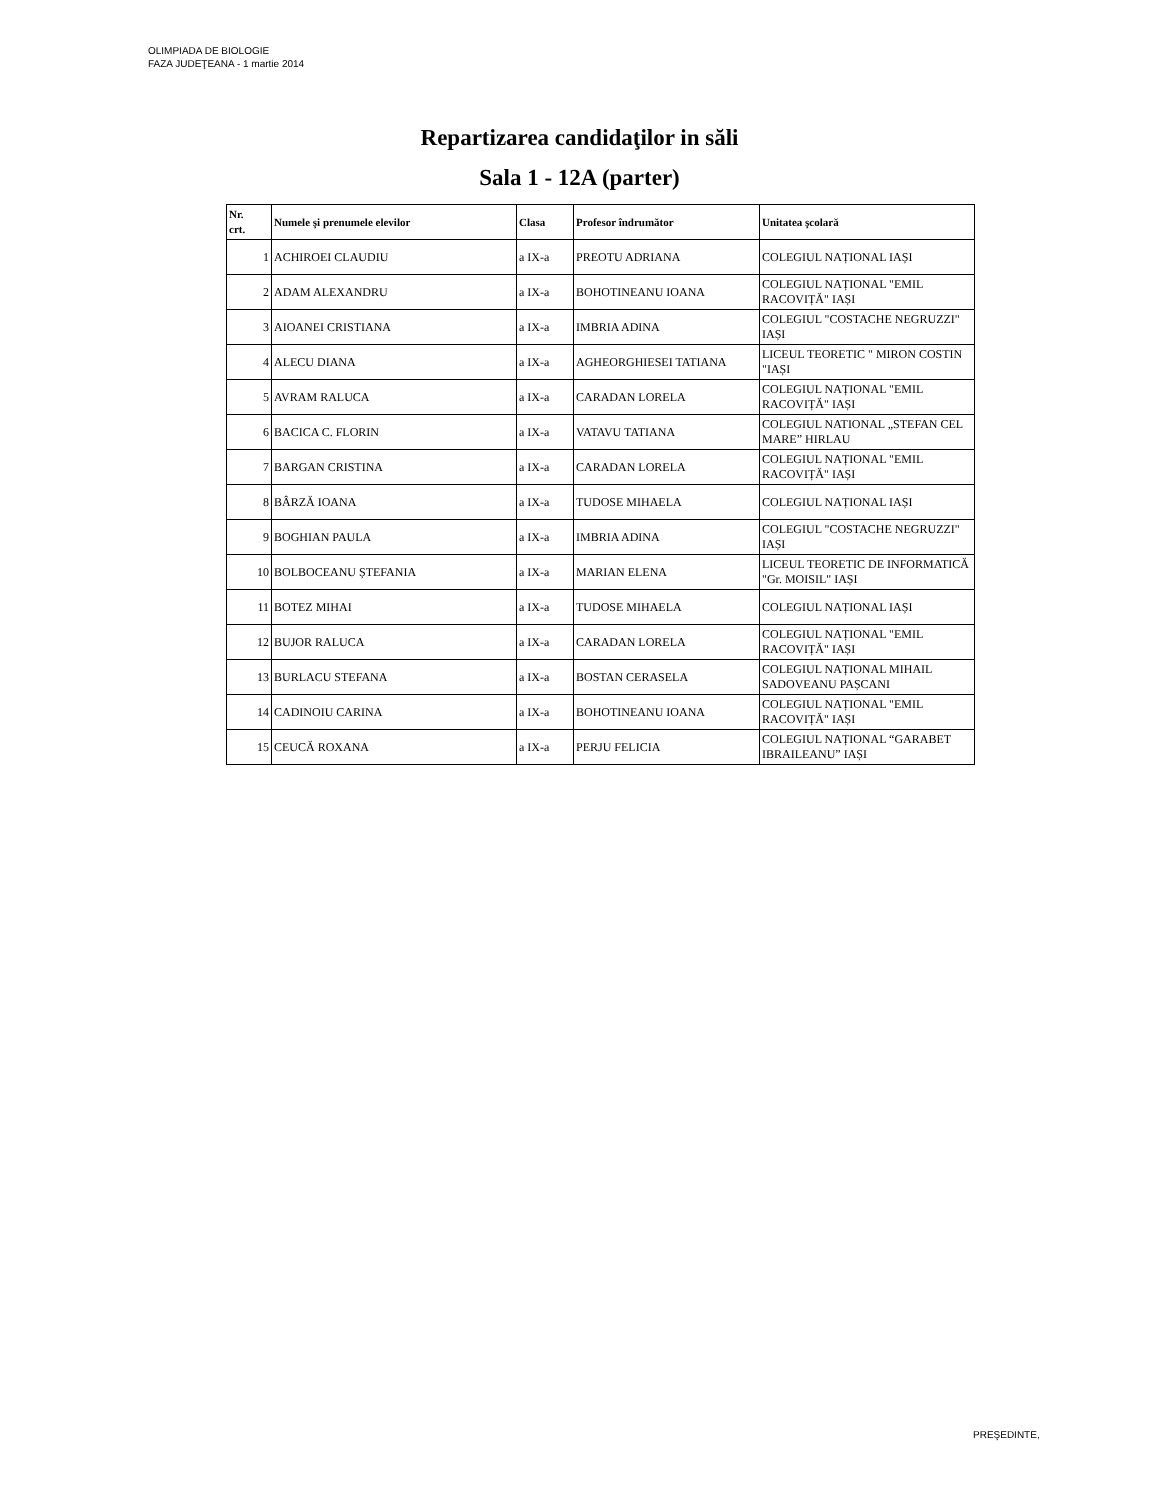OLIMPIADA DE BIOLOGIE
FAZA JUDEŢEANA - 1 martie 2014
Repartizarea candidaţilor in săli
Sala 1 - 12A (parter)
| Nr. crt. | Numele şi prenumele elevilor | Clasa | Profesor îndrumător | Unitatea şcolară |
| --- | --- | --- | --- | --- |
| 1 | ACHIROEI CLAUDIU | a IX-a | PREOTU ADRIANA | COLEGIUL NAȚIONAL IAȘI |
| 2 | ADAM ALEXANDRU | a IX-a | BOHOTINEANU IOANA | COLEGIUL NAȚIONAL "EMIL RACOVIȚĂ" IAȘI |
| 3 | AIOANEI CRISTIANA | a IX-a | IMBRIA ADINA | COLEGIUL "COSTACHE NEGRUZZI" IAȘI |
| 4 | ALECU DIANA | a IX-a | AGHEORGHIESEI TATIANA | LICEUL TEORETIC " MIRON COSTIN "IAȘI |
| 5 | AVRAM RALUCA | a IX-a | CARADAN LORELA | COLEGIUL NAȚIONAL "EMIL RACOVIȚĂ" IAȘI |
| 6 | BACICA C. FLORIN | a IX-a | VATAVU TATIANA | COLEGIUL NATIONAL „STEFAN CEL MARE” HIRLAU |
| 7 | BARGAN CRISTINA | a IX-a | CARADAN LORELA | COLEGIUL NAȚIONAL "EMIL RACOVIȚĂ" IAȘI |
| 8 | BÂRZĂ IOANA | a IX-a | TUDOSE MIHAELA | COLEGIUL NAȚIONAL IAȘI |
| 9 | BOGHIAN PAULA | a IX-a | IMBRIA ADINA | COLEGIUL "COSTACHE NEGRUZZI" IAȘI |
| 10 | BOLBOCEANU ȘTEFANIA | a IX-a | MARIAN ELENA | LICEUL TEORETIC DE INFORMATICĂ "Gr. MOISIL" IAȘI |
| 11 | BOTEZ MIHAI | a IX-a | TUDOSE MIHAELA | COLEGIUL NAȚIONAL IAȘI |
| 12 | BUJOR RALUCA | a IX-a | CARADAN LORELA | COLEGIUL NAȚIONAL "EMIL RACOVIȚĂ" IAȘI |
| 13 | BURLACU STEFANA | a IX-a | BOSTAN CERASELA | COLEGIUL NAȚIONAL MIHAIL SADOVEANU PAȘCANI |
| 14 | CADINOIU CARINA | a IX-a | BOHOTINEANU IOANA | COLEGIUL NAȚIONAL "EMIL RACOVIȚĂ" IAȘI |
| 15 | CEUCĂ ROXANA | a IX-a | PERJU FELICIA | COLEGIUL NAȚIONAL “GARABET IBRAILEANU” IAȘI |
PREŞEDINTE,